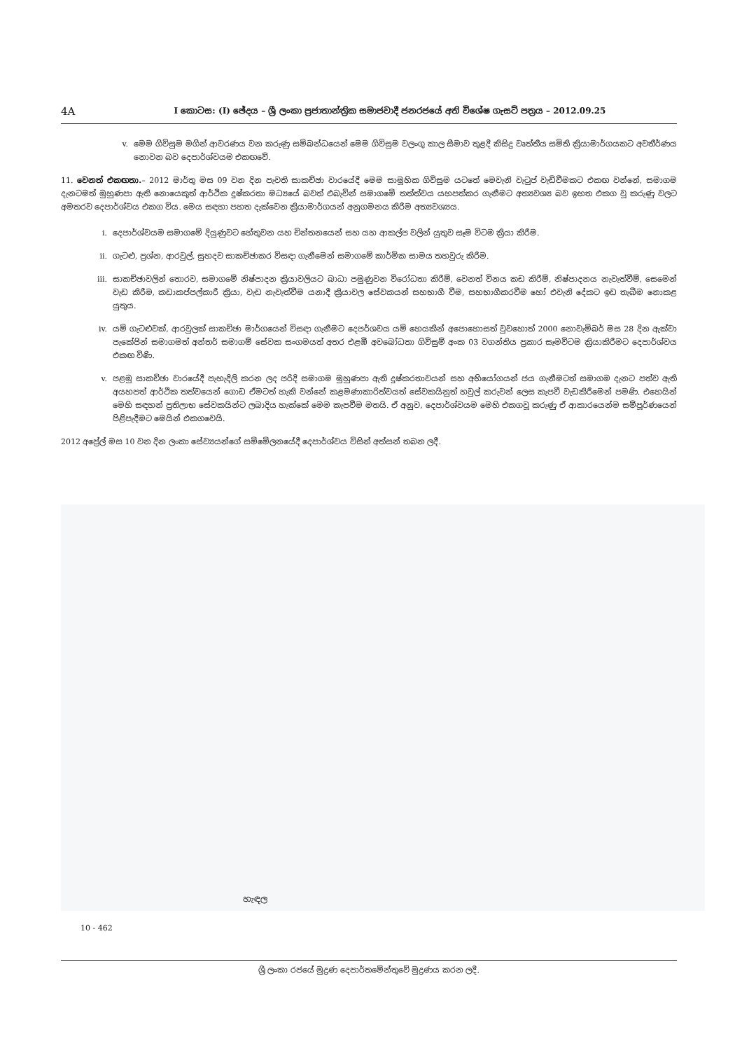4A
I කොටස: (I) ඡේදය – ශ්‍රී ලංකා ප්‍රජාතාන්ත්‍රික සමාජවාදී ජනරජයේ අති විශේෂ ගැසට් පත්‍රය – 2012.09.25
v. මෙම ගිවිසුම මගින් ආවරණය වන කරුණු සම්බන්ධයෙන් මෙම ගිවිසුම වලංගු කාල සීමාව තුළදී කිසිදු වෘත්තීය සමිති ක්‍රියාමාර්ගයකට අවතීර්ණය නොවන බව දෙපාර්ශ්වයම එකඟවේ.
11. වෙනත් එකඟතා.– 2012 මාර්තු මස 09 වන දින පැවති සාකච්ඡා වාරයේදී මෙම සාමූහික ගිවිසුම යටතේ මෙවැනි වැටුප් වැඩිවීමකට එකඟ වන්නේ, සමාගම දැනටමත් මුහුණපා ඇති නොයෙකුත් ආර්ථික දුෂ්කරතා මධ්‍යයේ බවත් එබැවින් සමාගමේ තත්ත්වය යහපත්කර ගැනීමට අත්‍යවශ්‍ය බව ඉහත එකග වූ කරුණු වලට අමතරව දෙපාර්ශ්වය එකග විය. මෙය සඳහා පහත දැක්වෙන ක්‍රියාමාර්ගයන් අනුගමනය කිරීම අත්‍යවශ්‍යය.
i. දෙපාර්ශ්වයම සමාගමේ දියුණුවට හේතුවන යහ චින්තනයෙන් සහ යහ ආකල්ප වලින් යුතුව සෑම විටම ක්‍රියා කිරීම.
ii. ගැටළු, ප්‍රශ්න, ආරවුල්, සුහදව සාකච්ඡාකර විසඳා ගැනීමෙන් සමාගමේ කාර්මික සාමය තහවුරු කිරීම.
iii. සාකච්ඡාවලින් තොරව, සමාගමේ නිෂ්පාදන ක්‍රියාවලියට බාධා පමුණුවන විරෝධතා කිරීම්, වෙනත් විනය කඩ කිරීම්, නිෂ්පාදනය නැවැත්වීම්, සෙමෙන් වැඩ කිරීම, කඩාකප්පල්කාරී ක්‍රියා, වැඩ නැවැත්වීම යනාදී ක්‍රියාවල සේවකයන් සහභාගී වීම, සහභාගීකරවීම හෝ එවැනි දේකට ඉඩ තැබීම නොකළ යුතුය.
iv. යම් ගැටළුවක්, ආරවුලක් සාකච්ඡා මාර්ගයෙන් විසඳා ගැනීමට දෙපර්ශවය යම් හෙයකින් අපොහොසත් වුවහොත් 2000 නොවැම්බර් මස 28 දින ඇක්වා පැකේජින් සමාගමත් අන්තර් සමාගම් සේවක සංගමයත් අතර එළඹී අවබෝධතා ගිවිසුම් අංක 03 වගන්තිය ප්‍රකාර සෑමවිටම ක්‍රියාකිරීමට දෙපාර්ශ්වය එකඟ විණි.
v. පළමු සාකච්ඡා වාරයේදී පැහැදිලි කරන ලද පරිදි සමාගම මුහුණපා ඇති දුෂ්කරතාවයන් සහ අභියෝගයන් ජය ගැනීමටත් සමාගම දැනට පත්ව ඇති අයහපත් ආර්ථික තත්වයෙන් ගොඩ ඒමටත් හැකි වන්නේ කළමණාකාරිත්වයත් සේවකයිනුත් හවුල් කරුවන් ලෙස කැපවී වැඩකිරීමෙන් පමණි. එහෙයින් මෙහි සඳහන් ප්‍රතිලාභ සේවකයින්ට ලබාදිය හැක්කේ මෙම කැපවීම මතයි. ඒ අනුව, දෙපාර්ශ්වයම මෙහි එකගවූ කරුණු ඒ ආකාරයෙන්ම සම්පූර්ණයෙන් පිළිපැදීමට මෙයින් එකගවෙයි.
2012 අප්‍රේල් මස 10 වන දින ලංකා සේව්‍යයන්ගේ සම්මේලනයේදී දෙපාර්ශ්වය විසින් අත්සන් තබන ලදී.
හැඳල
10 - 462
ශ්‍රී ලංකා රජයේ මුද්‍රණ දෙපාර්තමේන්තුවේ මුද්‍රණය කරන ලදී.